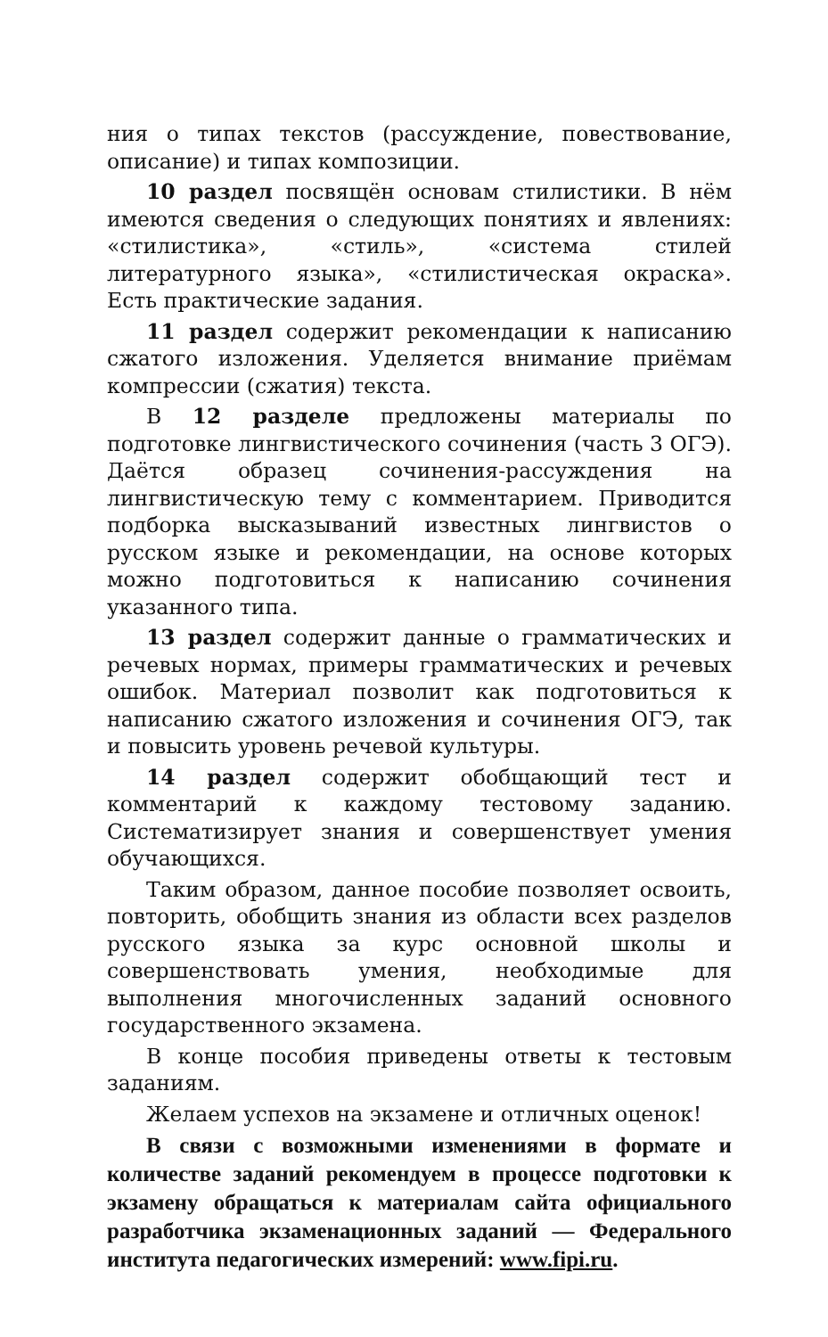ния о типах текстов (рассуждение, повествование, описание) и типах композиции.
10 раздел посвящён основам стилистики. В нём имеются сведения о следующих понятиях и явлениях: «стилистика», «стиль», «система стилей литературного языка», «стилистическая окраска». Есть практические задания.
11 раздел содержит рекомендации к написанию сжатого изложения. Уделяется внимание приёмам компрессии (сжатия) текста.
В 12 разделе предложены материалы по подготовке лингвистического сочинения (часть 3 ОГЭ). Даётся образец сочинения-рассуждения на лингвистическую тему с комментарием. Приводится подборка высказываний известных лингвистов о русском языке и рекомендации, на основе которых можно подготовиться к написанию сочинения указанного типа.
13 раздел содержит данные о грамматических и речевых нормах, примеры грамматических и речевых ошибок. Материал позволит как подготовиться к написанию сжатого изложения и сочинения ОГЭ, так и повысить уровень речевой культуры.
14 раздел содержит обобщающий тест и комментарий к каждому тестовому заданию. Систематизирует знания и совершенствует умения обучающихся.
Таким образом, данное пособие позволяет освоить, повторить, обобщить знания из области всех разделов русского языка за курс основной школы и совершенствовать умения, необходимые для выполнения многочисленных заданий основного государственного экзамена.
В конце пособия приведены ответы к тестовым заданиям.
Желаем успехов на экзамене и отличных оценок!
В связи с возможными изменениями в формате и количестве заданий рекомендуем в процессе подготовки к экзамену обращаться к материалам сайта официального разработчика экзаменационных заданий — Федерального института педагогических измерений: www.fipi.ru.